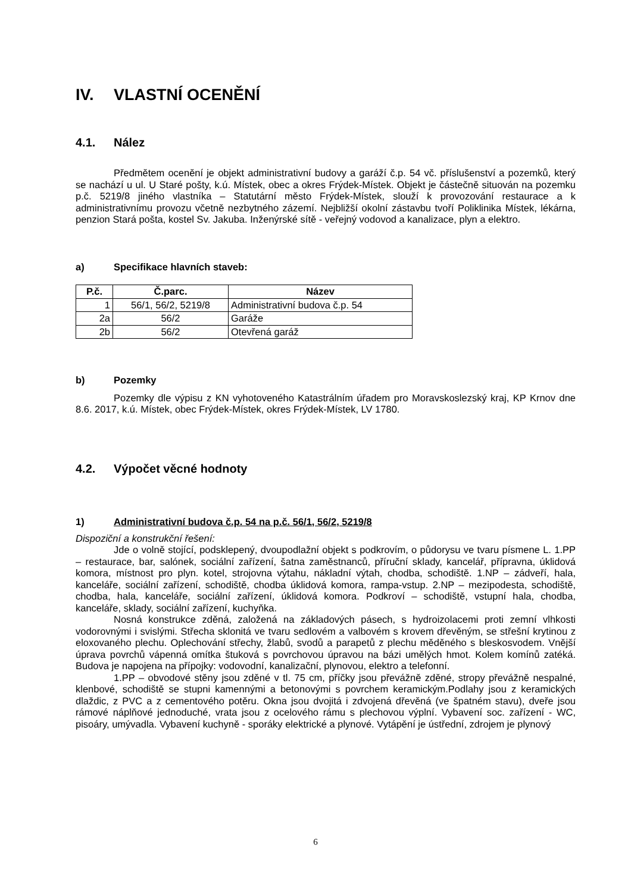IV. VLASTNÍ OCENĚNÍ
4.1. Nález
Předmětem ocenění je objekt administrativní budovy a garáží č.p. 54 vč. příslušenství a pozemků, který se nachází u ul. U Staré pošty, k.ú. Místek, obec a okres Frýdek-Místek. Objekt je částečně situován na pozemku p.č. 5219/8 jiného vlastníka – Statutární město Frýdek-Místek, slouží k provozování restaurace a k administrativnímu provozu včetně nezbytného zázemí. Nejbližší okolní zástavbu tvoří Poliklinika Místek, lékárna, penzion Stará pošta, kostel Sv. Jakuba. Inženýrské sítě - veřejný vodovod a kanalizace, plyn a elektro.
a) Specifikace hlavních staveb:
| P.č. | Č.parc. | Název |
| --- | --- | --- |
| 1 | 56/1, 56/2, 5219/8 | Administrativní budova č.p. 54 |
| 2a | 56/2 | Garáže |
| 2b | 56/2 | Otevřená garáž |
b) Pozemky
Pozemky dle výpisu z KN vyhotoveného Katastrálním úřadem pro Moravskoslezský kraj, KP Krnov dne 8.6. 2017, k.ú. Místek, obec Frýdek-Místek, okres Frýdek-Místek, LV 1780.
4.2. Výpočet věcné hodnoty
1) Administrativní budova č.p. 54 na p.č. 56/1, 56/2, 5219/8
Dispoziční a konstrukční řešení:
Jde o volně stojící, podsklepený, dvoupodlažní objekt s podkrovím, o půdorysu ve tvaru písmene L. 1.PP – restaurace, bar, salónek, sociální zařízení, šatna zaměstnanců, příruční sklady, kancelář, přípravna, úklidová komora, místnost pro plyn. kotel, strojovna výtahu, nákladní výtah, chodba, schodiště. 1.NP – zádveří, hala, kanceláře, sociální zařízení, schodiště, chodba úklidová komora, rampa-vstup. 2.NP – mezipodesta, schodiště, chodba, hala, kanceláře, sociální zařízení, úklidová komora. Podkroví – schodiště, vstupní hala, chodba, kanceláře, sklady, sociální zařízení, kuchyňka.
Nosná konstrukce zděná, založená na základových pásech, s hydroizolacemi proti zemní vlhkosti vodorovnými i svislými. Střecha sklonitá ve tvaru sedlovém a valbovém s krovem dřevěným, se střešní krytinou z eloxovaného plechu. Oplechování střechy, žlabů, svodů a parapetů z plechu měděného s bleskosvodem. Vnější úprava povrchů vápenná omítka štuková s povrchovou úpravou na bázi umělých hmot. Kolem komínů zatéká. Budova je napojena na přípojky: vodovodní, kanalizační, plynovou, elektro a telefonní.
1.PP – obvodové stěny jsou zděné v tl. 75 cm, příčky jsou převážně zděné, stropy převážně nespalné, klenbové, schodiště se stupni kamennými a betonovými s povrchem keramickým.Podlahy jsou z keramických dlaždic, z PVC a z cementového potěru. Okna jsou dvojitá i zdvojená dřevěná (ve špatném stavu), dveře jsou rámové náplňové jednoduché, vrata jsou z ocelového rámu s plechovou výplní. Vybavení soc. zařízení - WC, pisoáry, umývadla. Vybavení kuchyně - sporáky elektrické a plynové. Vytápění je ústřední, zdrojem je plynový
6